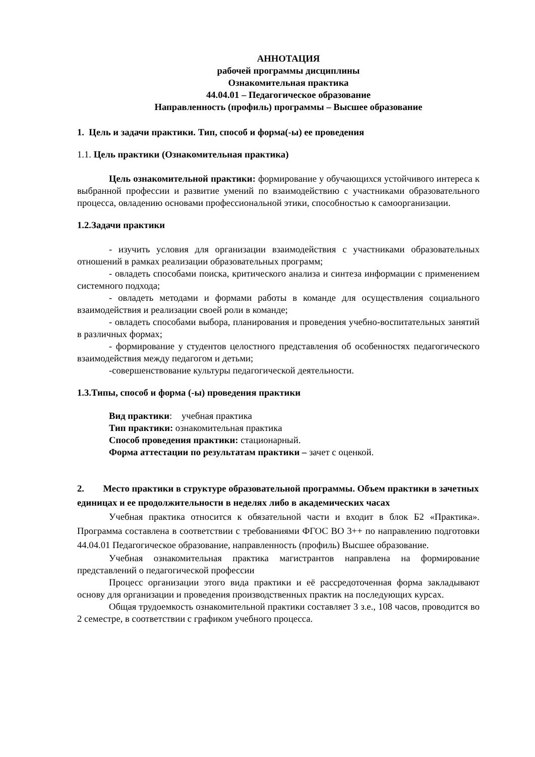АННОТАЦИЯ
рабочей программы дисциплины
Ознакомительная практика
44.04.01 – Педагогическое образование
Направленность (профиль) программы – Высшее образование
1. Цель и задачи практики. Тип, способ и форма(-ы) ее проведения
1.1. Цель практики (Ознакомительная практика)
Цель ознакомительной практики: формирование у обучающихся устойчивого интереса к выбранной профессии и развитие умений по взаимодействию с участниками образовательного процесса, овладению основами профессиональной этики, способностью к самоорганизации.
1.2.Задачи практики
- изучить условия для организации взаимодействия с участниками образовательных отношений в рамках реализации образовательных программ;
- овладеть способами поиска, критического анализа и синтеза информации с применением системного подхода;
- овладеть методами и формами работы в команде для осуществления социального взаимодействия и реализации своей роли в команде;
- овладеть способами выбора, планирования и проведения учебно-воспитательных занятий в различных формах;
- формирование у студентов целостного представления об особенностях педагогического взаимодействия между педагогом и детьми;
-совершенствование культуры педагогической деятельности.
1.3.Типы, способ и форма (-ы) проведения практики
Вид практики: учебная практика
Тип практики: ознакомительная практика
Способ проведения практики: стационарный.
Форма аттестации по результатам практики – зачет с оценкой.
2. Место практики в структуре образовательной программы. Объем практики в зачетных единицах и ее продолжительности в неделях либо в академических часах
Учебная практика относится к обязательной части и входит в блок Б2 «Практика». Программа составлена в соответствии с требованиями ФГОС ВО 3++ по направлению подготовки 44.04.01 Педагогическое образование, направленность (профиль) Высшее образование.
Учебная ознакомительная практика магистрантов направлена на формирование представлений о педагогической профессии
Процесс организации этого вида практики и её рассредоточенная форма закладывают основу для организации и проведения производственных практик на последующих курсах.
Общая трудоемкость ознакомительной практики составляет 3 з.е., 108 часов, проводится во 2 семестре, в соответствии с графиком учебного процесса.